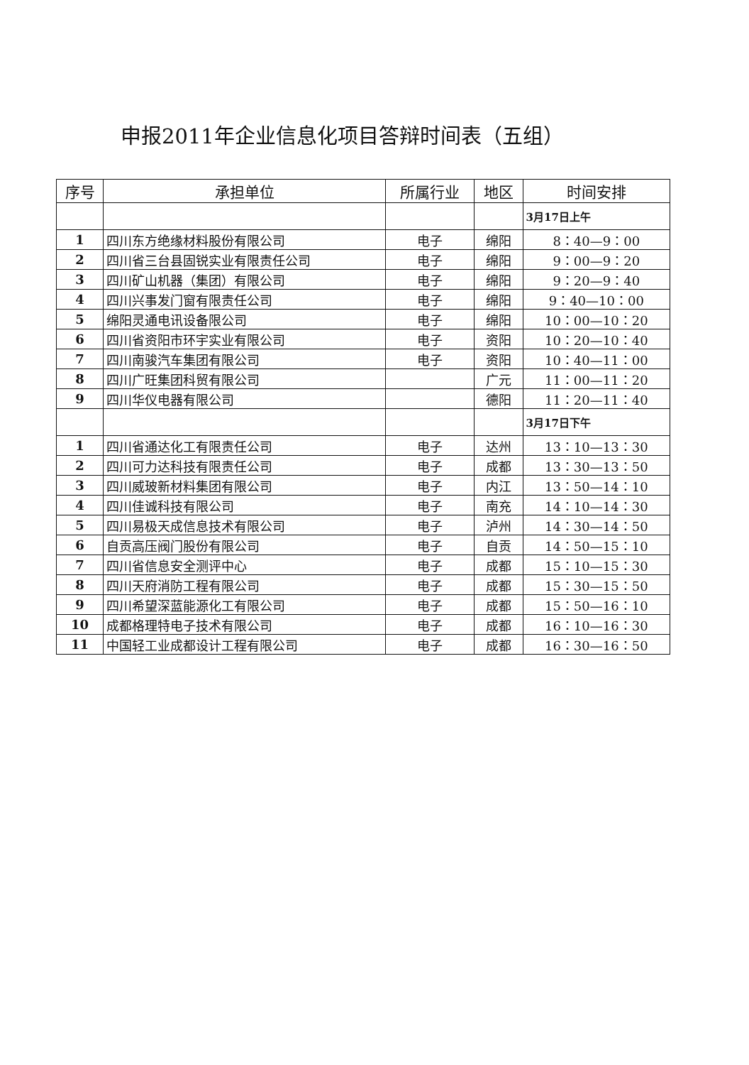申报2011年企业信息化项目答辩时间表（五组）
| 序号 | 承担单位 | 所属行业 | 地区 | 时间安排 |
| --- | --- | --- | --- | --- |
| | | | | 3月17日上午 |
| 1 | 四川东方绝缘材料股份有限公司 | 电子 | 绵阳 | 8：40—9：00 |
| 2 | 四川省三台县固锐实业有限责任公司 | 电子 | 绵阳 | 9：00—9：20 |
| 3 | 四川矿山机器（集团）有限公司 | 电子 | 绵阳 | 9：20—9：40 |
| 4 | 四川兴事发门窗有限责任公司 | 电子 | 绵阳 | 9：40—10：00 |
| 5 | 绵阳灵通电讯设备限公司 | 电子 | 绵阳 | 10：00—10：20 |
| 6 | 四川省资阳市环宇实业有限公司 | 电子 | 资阳 | 10：20—10：40 |
| 7 | 四川南骏汽车集团有限公司 | 电子 | 资阳 | 10：40—11：00 |
| 8 | 四川广旺集团科贸有限公司 | | 广元 | 11：00—11：20 |
| 9 | 四川华仪电器有限公司 | | 德阳 | 11：20—11：40 |
| | | | | 3月17日下午 |
| 1 | 四川省通达化工有限责任公司 | 电子 | 达州 | 13：10—13：30 |
| 2 | 四川可力达科技有限责任公司 | 电子 | 成都 | 13：30—13：50 |
| 3 | 四川威玻新材料集团有限公司 | 电子 | 内江 | 13：50—14：10 |
| 4 | 四川佳诚科技有限公司 | 电子 | 南充 | 14：10—14：30 |
| 5 | 四川易极天成信息技术有限公司 | 电子 | 泸州 | 14：30—14：50 |
| 6 | 自贡高压阀门股份有限公司 | 电子 | 自贡 | 14：50—15：10 |
| 7 | 四川省信息安全测评中心 | 电子 | 成都 | 15：10—15：30 |
| 8 | 四川天府消防工程有限公司 | 电子 | 成都 | 15：30—15：50 |
| 9 | 四川希望深蓝能源化工有限公司 | 电子 | 成都 | 15：50—16：10 |
| 10 | 成都格理特电子技术有限公司 | 电子 | 成都 | 16：10—16：30 |
| 11 | 中国轻工业成都设计工程有限公司 | 电子 | 成都 | 16：30—16：50 |